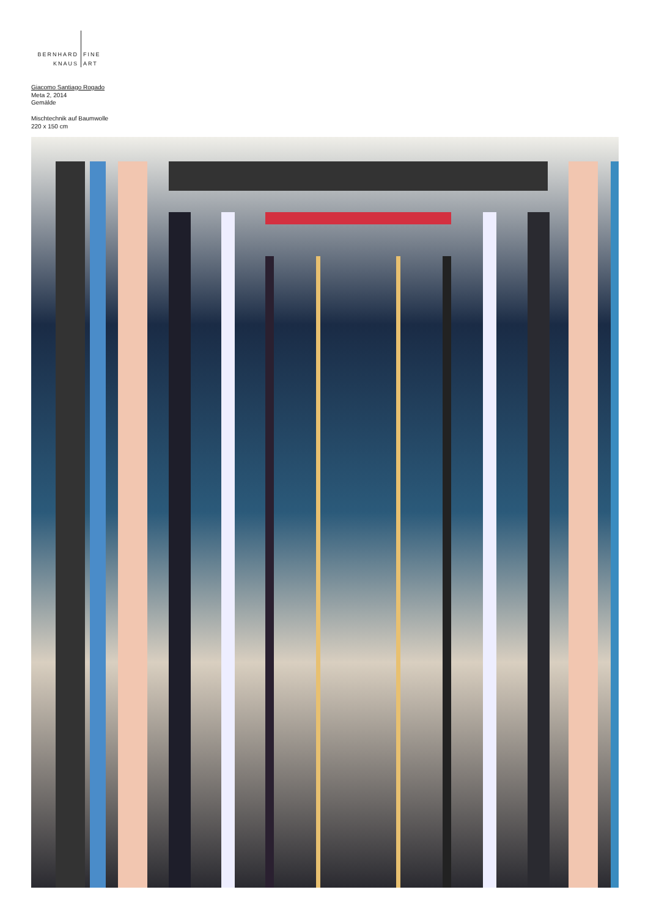BERNHARD
KNAUS
FINE
ART
Giacomo Santiago Rogado
Meta 2, 2014
Gemälde
Mischtechnik auf Baumwolle
220 x 150 cm